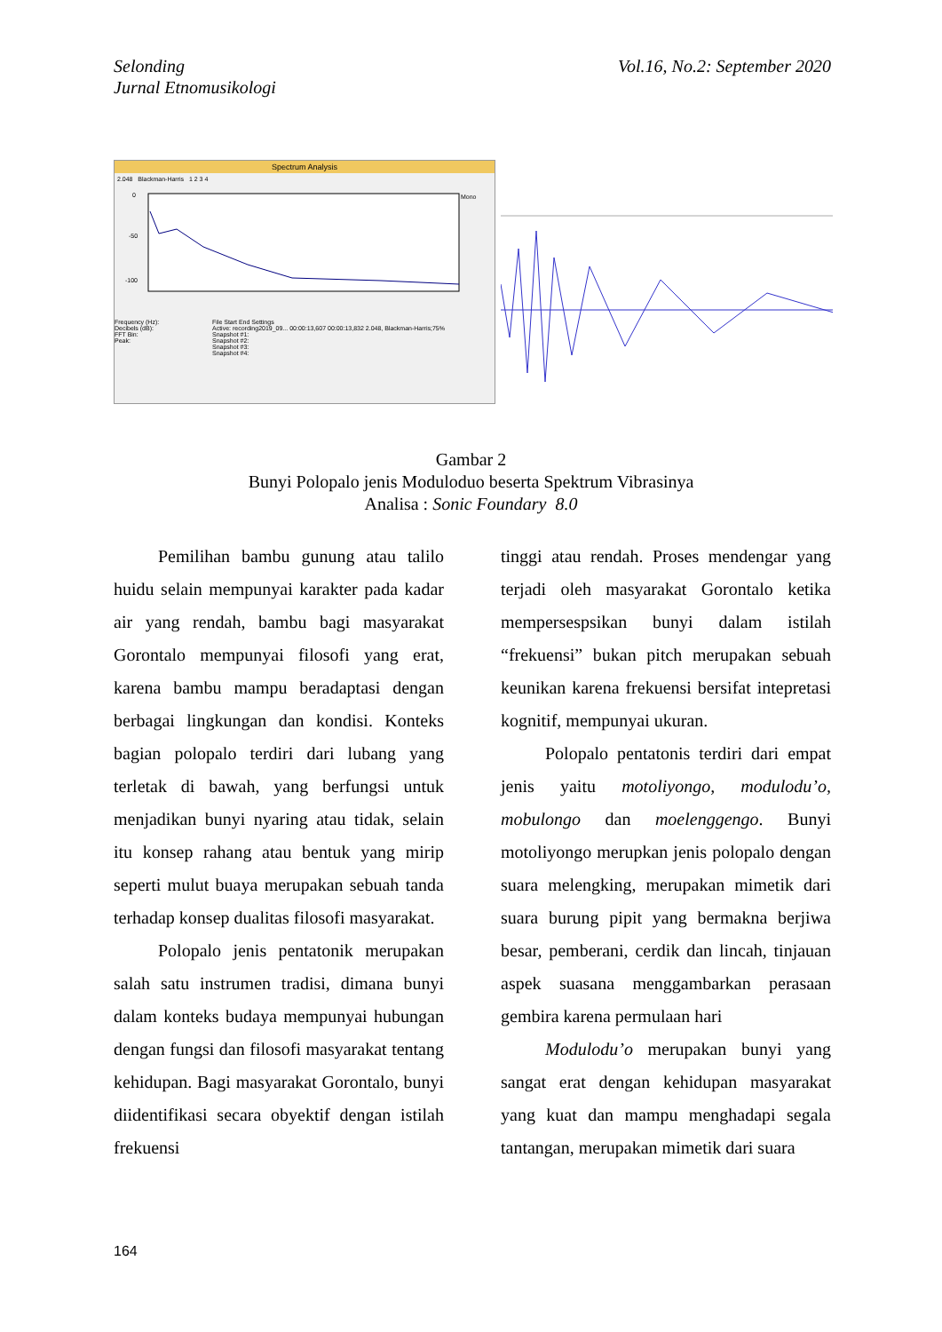Selonding
Jurnal Etnomusikologi
Vol.16, No.2: September 2020
Spectrum Analysis
2.048 Blackman-Harris 1 2 3 4
0
-50
-100
Mono
Frequency (Hz):
Decibels (dB):
FFT Bin:
Peak:
File Start End Settings
Active: recording2019_09... 00:00:13,607 00:00:13,832 2.048, Blackman-Harris;75%
Snapshot #1:
Snapshot #2:
Snapshot #3:
Snapshot #4:
Gambar 2
Bunyi Polopalo jenis Moduloduo beserta Spektrum Vibrasinya
Analisa : Sonic Foundary 8.0
Pemilihan bambu gunung atau talilo huidu selain mempunyai karakter pada kadar air yang rendah, bambu bagi masyarakat Gorontalo mempunyai filosofi yang erat, karena bambu mampu beradaptasi dengan berbagai lingkungan dan kondisi. Konteks bagian polopalo terdiri dari lubang yang terletak di bawah, yang berfungsi untuk menjadikan bunyi nyaring atau tidak, selain itu konsep rahang atau bentuk yang mirip seperti mulut buaya merupakan sebuah tanda terhadap konsep dualitas filosofi masyarakat.
Polopalo jenis pentatonik merupakan salah satu instrumen tradisi, dimana bunyi dalam konteks budaya mempunyai hubungan dengan fungsi dan filosofi masyarakat tentang kehidupan. Bagi masyarakat Gorontalo, bunyi diidentifikasi secara obyektif dengan istilah frekuensi
tinggi atau rendah. Proses mendengar yang terjadi oleh masyarakat Gorontalo ketika mempersespsikan bunyi dalam istilah “frekuensi” bukan pitch merupakan sebuah keunikan karena frekuensi bersifat intepretasi kognitif, mempunyai ukuran.
Polopalo pentatonis terdiri dari empat jenis yaitu motoliyongo, modulodu’o, mobulongo dan moelenggengo. Bunyi motoliyongo merupkan jenis polopalo dengan suara melengking, merupakan mimetik dari suara burung pipit yang bermakna berjiwa besar, pemberani, cerdik dan lincah, tinjauan aspek suasana menggambarkan perasaan gembira karena permulaan hari
Modulodu’o merupakan bunyi yang sangat erat dengan kehidupan masyarakat yang kuat dan mampu menghadapi segala tantangan, merupakan mimetik dari suara
164